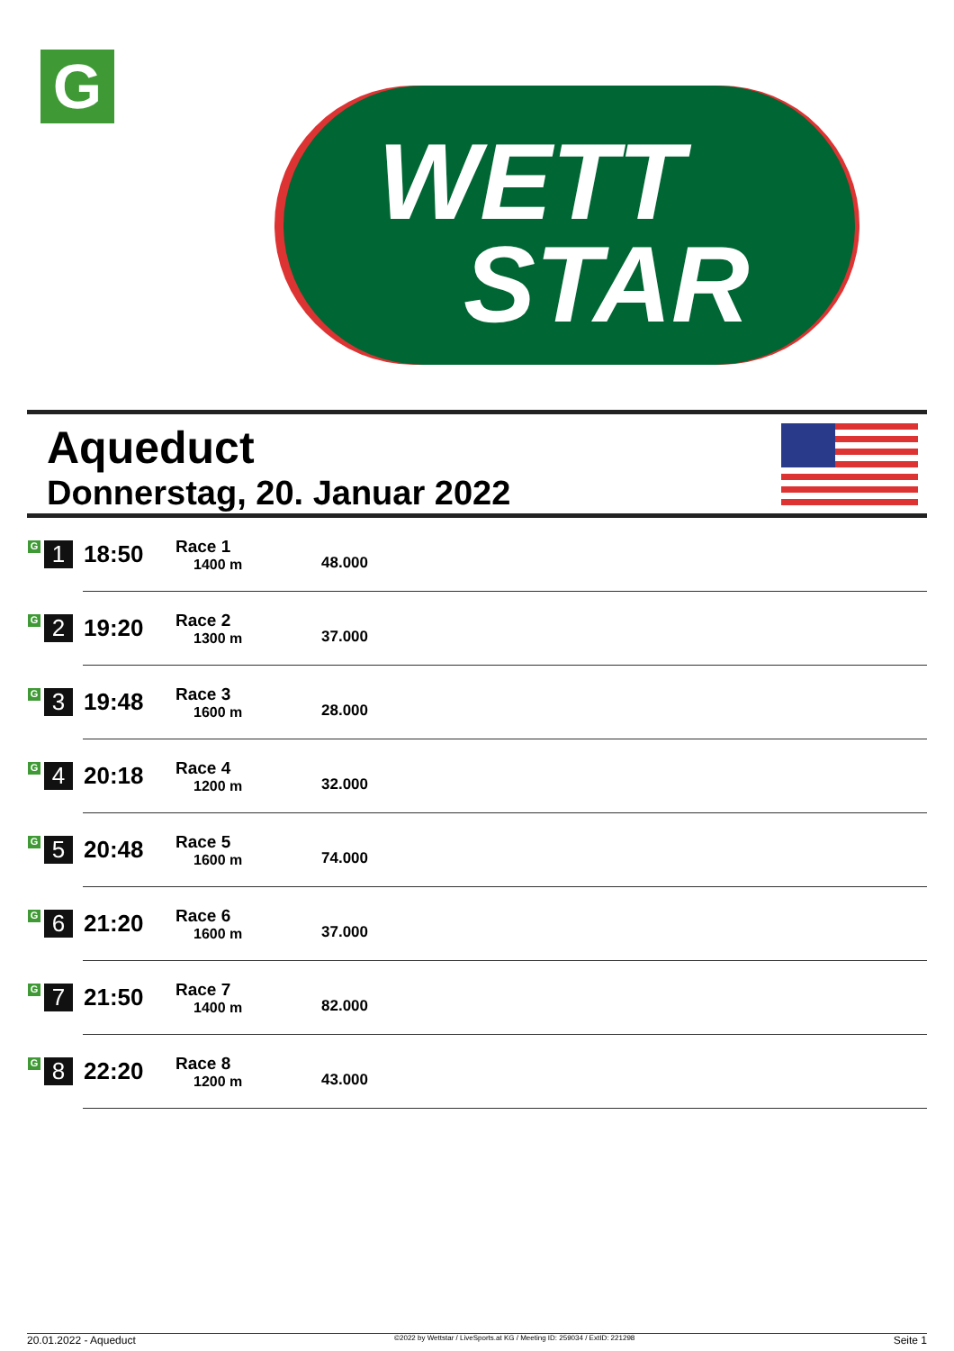G
WETT
STAR
Aqueduct
Donnerstag, 20. Januar 2022
| G 1 | 18:50 | Race 1 1400 m | 48.000 |
| G 2 | 19:20 | Race 2 1300 m | 37.000 |
| G 3 | 19:48 | Race 3 1600 m | 28.000 |
| G 4 | 20:18 | Race 4 1200 m | 32.000 |
| G 5 | 20:48 | Race 5 1600 m | 74.000 |
| G 6 | 21:20 | Race 6 1600 m | 37.000 |
| G 7 | 21:50 | Race 7 1400 m | 82.000 |
| G 8 | 22:20 | Race 8 1200 m | 43.000 |
20.01.2022 - Aqueduct ©2022 by Wettstar / LiveSports.at KG / Meeting ID: 259034 / ExtID: 221298 Seite 1